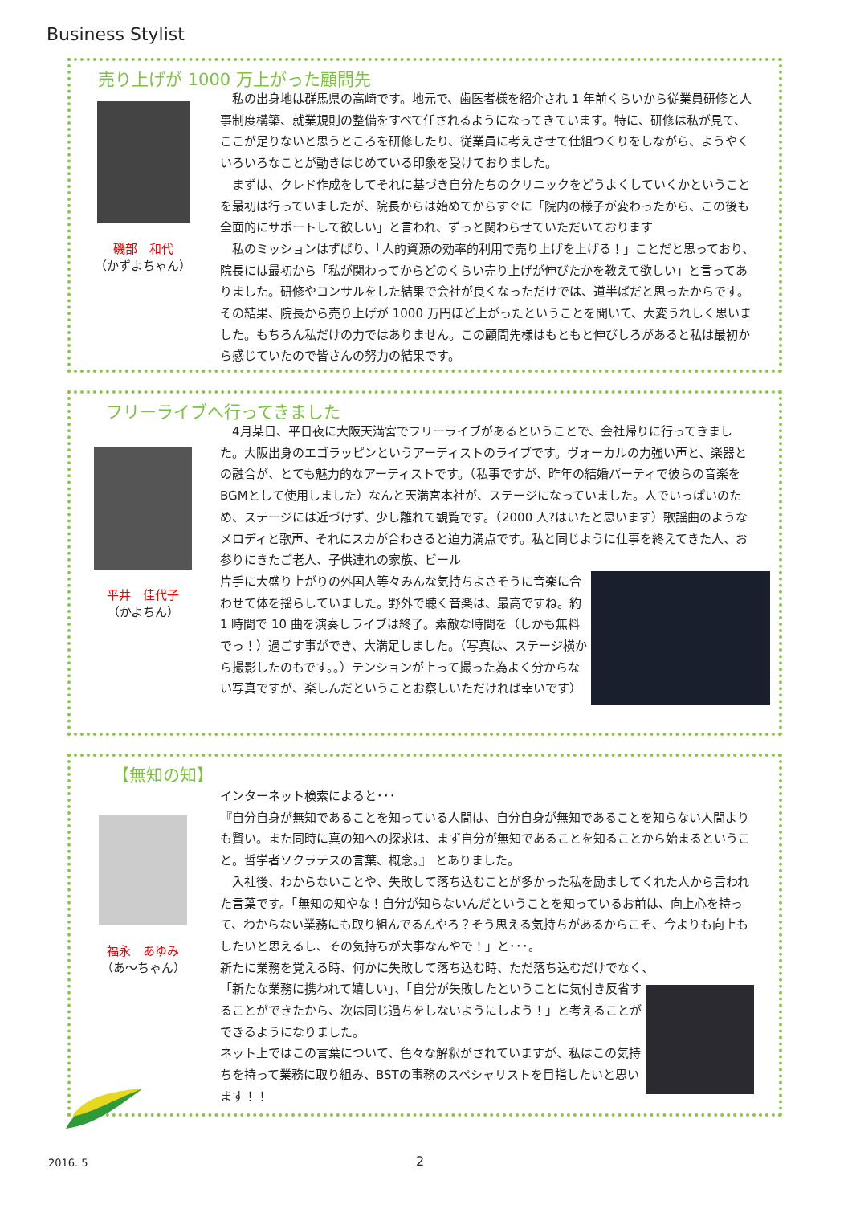Business Stylist
売り上げが 1000 万上がった顧問先
磯部　和代
（かずよちゃん）
　私の出身地は群馬県の高崎です。地元で、歯医者様を紹介され 1 年前くらいから従業員研修と人事制度構築、就業規則の整備をすべて任されるようになってきています。特に、研修は私が見て、ここが足りないと思うところを研修したり、従業員に考えさせて仕組つくりをしながら、ようやくいろいろなことが動きはじめている印象を受けておりました。
　まずは、クレド作成をしてそれに基づき自分たちのクリニックをどうよくしていくかということを最初は行っていましたが、院長からは始めてからすぐに「院内の様子が変わったから、この後も全面的にサポートして欲しい」と言われ、ずっと関わらせていただいております
　私のミッションはずばり、「人的資源の効率的利用で売り上げを上げる！」ことだと思っており、院長には最初から「私が関わってからどのくらい売り上げが伸びたかを教えて欲しい」と言ってありました。研修やコンサルをした結果で会社が良くなっただけでは、道半ばだと思ったからです。その結果、院長から売り上げが 1000 万円ほど上がったということを聞いて、大変うれしく思いました。もちろん私だけの力ではありません。この顧問先様はもともと伸びしろがあると私は最初から感じていたので皆さんの努力の結果です。
フリーライブへ行ってきました
平井　佳代子
（かよちん）
　4月某日、平日夜に大阪天満宮でフリーライブがあるということで、会社帰りに行ってきました。大阪出身のエゴラッピンというアーティストのライブです。ヴォーカルの力強い声と、楽器との融合が、とても魅力的なアーティストです。（私事ですが、昨年の結婚パーティで彼らの音楽をBGMとして使用しました）なんと天満宮本社が、ステージになっていました。人でいっぱいのため、ステージには近づけず、少し離れて観覧です。（2000 人?はいたと思います）歌謡曲のようなメロディと歌声、それにスカが合わさると迫力満点です。私と同じように仕事を終えてきた人、お参りにきたご老人、子供連れの家族、ビール
片手に大盛り上がりの外国人等々みんな気持ちよさそうに音楽に合わせて体を揺らしていました。野外で聴く音楽は、最高ですね。約 1 時間で 10 曲を演奏しライブは終了。素敵な時間を（しかも無料でっ！）過ごす事ができ、大満足しました。（写真は、ステージ横から撮影したのもです。。）テンションが上って撮った為よく分からない写真ですが、楽しんだということお察しいただければ幸いです）
【無知の知】
福永　あゆみ
（あ～ちゃん）
インターネット検索によると･･･
『自分自身が無知であることを知っている人間は、自分自身が無知であることを知らない人間よりも賢い。また同時に真の知への探求は、まず自分が無知であることを知ることから始まるということ。哲学者ソクラテスの言葉、概念。』 とありました。
　入社後、わからないことや、失敗して落ち込むことが多かった私を励ましてくれた人から言われた言葉です。「無知の知やな！自分が知らないんだということを知っているお前は、向上心を持って、わからない業務にも取り組んでるんやろ？そう思える気持ちがあるからこそ、今よりも向上もしたいと思えるし、その気持ちが大事なんやで！」と･･･。
新たに業務を覚える時、何かに失敗して落ち込む時、ただ落ち込むだけでなく、
「新たな業務に携われて嬉しい」、「自分が失敗したということに気付き反省することができたから、次は同じ過ちをしないようにしよう！」と考えることができるようになりました。
ネット上ではこの言葉について、色々な解釈がされていますが、私はこの気持ちを持って業務に取り組み、BSTの事務のスペシャリストを目指したいと思います！！
2016. 5 2